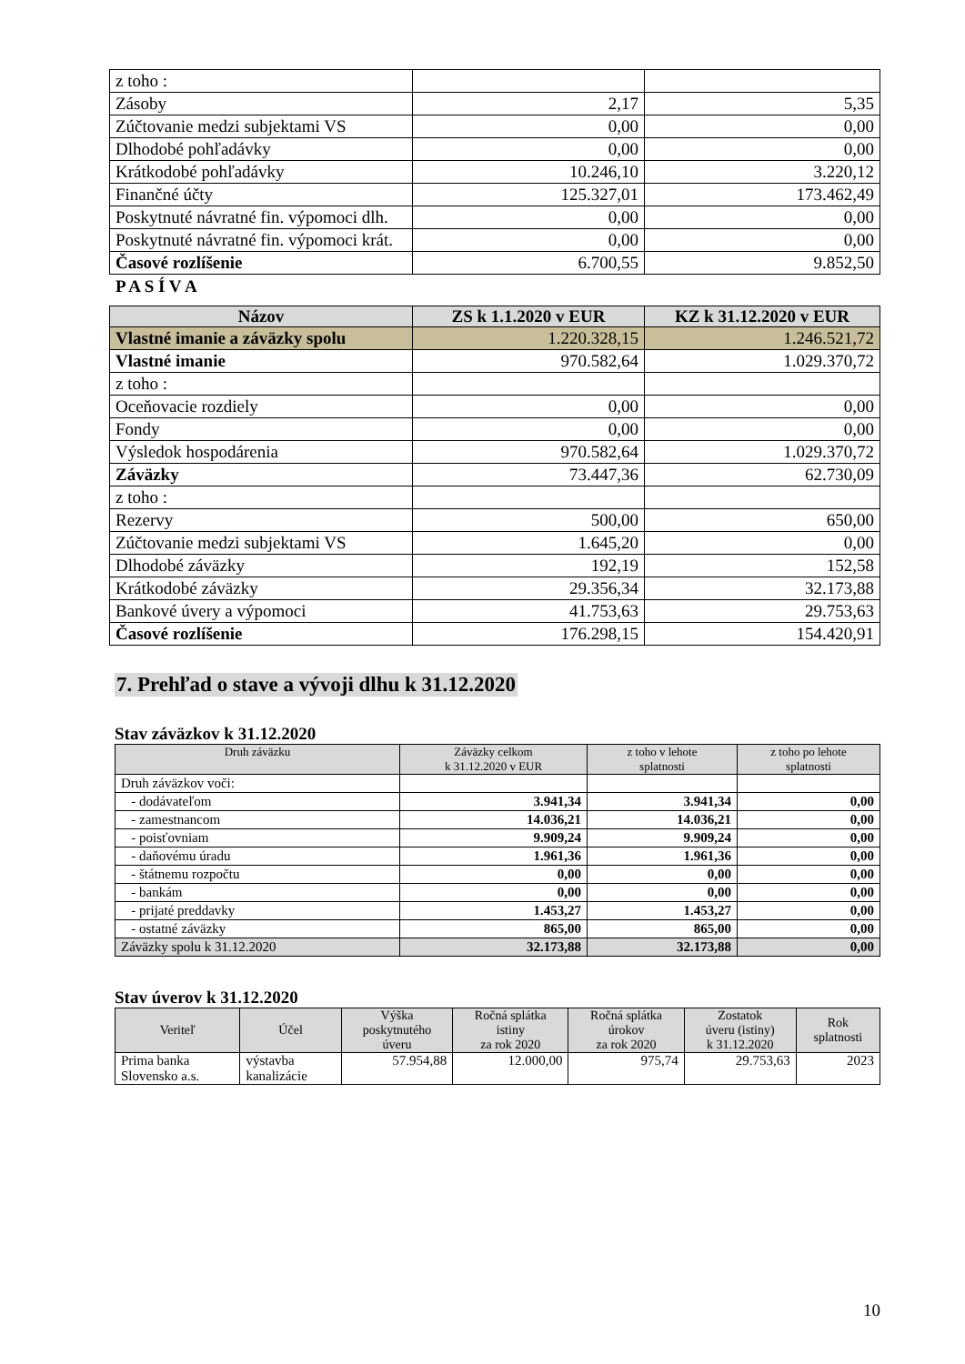| z toho : | | |
| Zásoby | 2,17 | 5,35 |
| Zúčtovanie medzi subjektami VS | 0,00 | 0,00 |
| Dlhodobé pohľadávky | 0,00 | 0,00 |
| Krátkodobé pohľadávky | 10.246,10 | 3.220,12 |
| Finančné účty | 125.327,01 | 173.462,49 |
| Poskytnuté návratné fin. výpomoci dlh. | 0,00 | 0,00 |
| Poskytnuté návratné fin. výpomoci krát. | 0,00 | 0,00 |
| Časové rozlíšenie | 6.700,55 | 9.852,50 |
P A S Í V A
| Názov | ZS k 1.1.2020 v EUR | KZ k 31.12.2020 v EUR |
| --- | --- | --- |
| Vlastné imanie a záväzky spolu | 1.220.328,15 | 1.246.521,72 |
| Vlastné imanie | 970.582,64 | 1.029.370,72 |
| z toho : | | |
| Oceňovacie rozdiely | 0,00 | 0,00 |
| Fondy | 0,00 | 0,00 |
| Výsledok hospodárenia | 970.582,64 | 1.029.370,72 |
| Záväzky | 73.447,36 | 62.730,09 |
| z toho : | | |
| Rezervy | 500,00 | 650,00 |
| Zúčtovanie medzi subjektami VS | 1.645,20 | 0,00 |
| Dlhodobé záväzky | 192,19 | 152,58 |
| Krátkodobé záväzky | 29.356,34 | 32.173,88 |
| Bankové úvery a výpomoci | 41.753,63 | 29.753,63 |
| Časové rozlíšenie | 176.298,15 | 154.420,91 |
7. Prehľad o stave a vývoji dlhu k 31.12.2020
Stav záväzkov k 31.12.2020
| Druh záväzku | Záväzky celkom k 31.12.2020 v EUR | z toho v lehote splatnosti | z toho po lehote splatnosti |
| --- | --- | --- | --- |
| Druh záväzkov voči: | | | |
| - dodávateľom | 3.941,34 | 3.941,34 | 0,00 |
| - zamestnancom | 14.036,21 | 14.036,21 | 0,00 |
| - poisťovniam | 9.909,24 | 9.909,24 | 0,00 |
| - daňovému úradu | 1.961,36 | 1.961,36 | 0,00 |
| - štátnemu rozpočtu | 0,00 | 0,00 | 0,00 |
| - bankám | 0,00 | 0,00 | 0,00 |
| - prijaté preddavky | 1.453,27 | 1.453,27 | 0,00 |
| - ostatné záväzky | 865,00 | 865,00 | 0,00 |
| Záväzky spolu k 31.12.2020 | 32.173,88 | 32.173,88 | 0,00 |
Stav úverov k 31.12.2020
| Veriteľ | Účel | Výška poskytnutého úveru | Ročná splátka istiny za rok 2020 | Ročná splátka úrokov za rok 2020 | Zostatok úveru (istiny) k 31.12.2020 | Rok splatnosti |
| --- | --- | --- | --- | --- | --- | --- |
| Prima banka Slovensko a.s. | výstavba kanalizácie | 57.954,88 | 12.000,00 | 975,74 | 29.753,63 | 2023 |
10